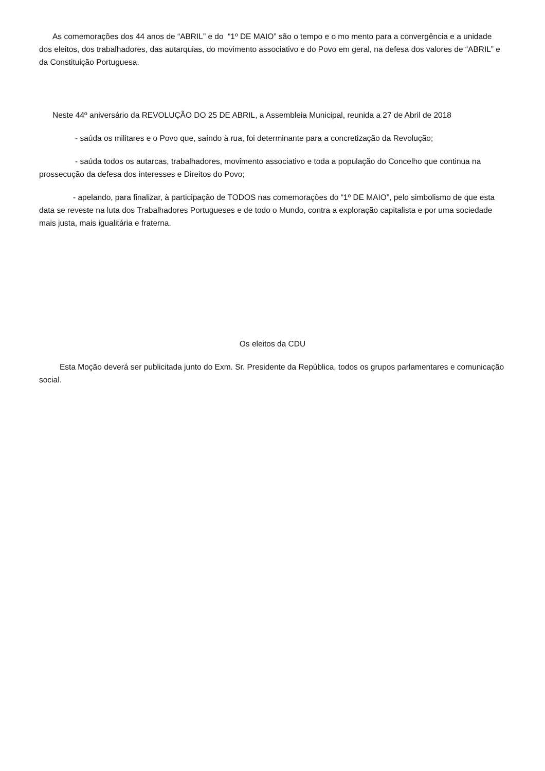As comemorações dos 44 anos de “ABRIL” e do “1º DE MAIO” são o tempo e o mo mento para a convergência e a unidade dos eleitos, dos trabalhadores, das autarquias, do movimento associativo e do Povo em geral, na defesa dos valores de “ABRIL” e da Constituição Portuguesa.
Neste 44º aniversário da REVOLUÇÃO DO 25 DE ABRIL, a Assembleia Municipal, reunida a 27 de Abril de 2018
- saúda os militares e o Povo que, saíndo à rua, foi determinante para a concretização da Revolução;
- saúda todos os autarcas, trabalhadores, movimento associativo e toda a população do Concelho que continua na prossecução da defesa dos interesses e Direitos do Povo;
- apelando, para finalizar, à participação de TODOS nas comemorações do “1º DE MAIO”, pelo simbolismo de que esta data se reveste na luta dos Trabalhadores Portugueses e de todo o Mundo, contra a exploração capitalista e por uma sociedade mais justa, mais igualitária e fraterna.
Os eleitos da CDU
Esta Moção deverá ser publicitada junto do Exm. Sr. Presidente da República, todos os grupos parlamentares e comunicação social.